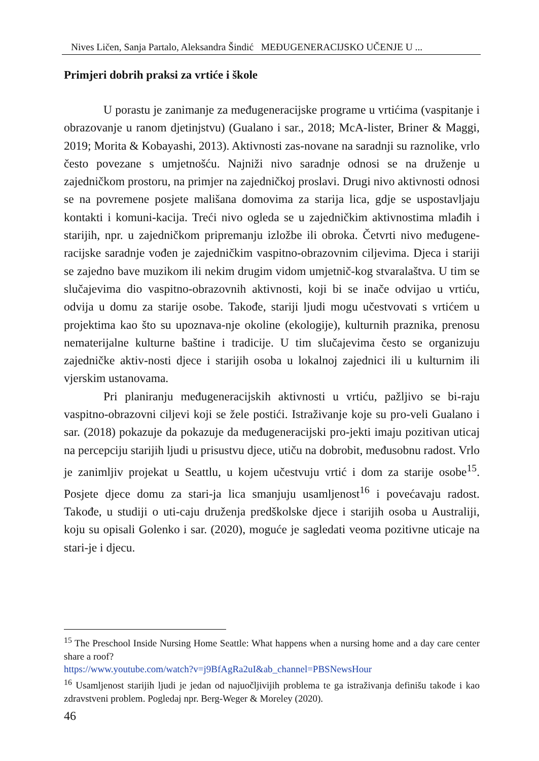Nives Ličen, Sanja Partalo, Aleksandra Šindić MEĐUGENERACIJSKO UČENJE U ...
Primjeri dobrih praksi za vrtiće i škole
U porastu je zanimanje za međugeneracijske programe u vrtićima (vaspitanje i obrazovanje u ranom djetinjstvu) (Gualano i sar., 2018; McA-lister, Briner & Maggi, 2019; Morita & Kobayashi, 2013). Aktivnosti zas-novane na saradnji su raznolike, vrlo često povezane s umjetnošću. Najniži nivo saradnje odnosi se na druženje u zajedničkom prostoru, na primjer na zajedničkoj proslavi. Drugi nivo aktivnosti odnosi se na povremene posjete mališana domovima za starija lica, gdje se uspostavljaju kontakti i komuni-kacija. Treći nivo ogleda se u zajedničkim aktivnostima mlađih i starijih, npr. u zajedničkom pripremanju izložbe ili obroka. Četvrti nivo međugene-racijske saradnje vođen je zajedničkim vaspitno-obrazovnim ciljevima. Djeca i stariji se zajedno bave muzikom ili nekim drugim vidom umjetnič-kog stvaralaštva. U tim se slučajevima dio vaspitno-obrazovnih aktivnosti, koji bi se inače odvijao u vrtiću, odvija u domu za starije osobe. Takođe, stariji ljudi mogu učestvovati s vrtićem u projektima kao što su upoznava-nje okoline (ekologije), kulturnih praznika, prenosu nematerijalne kulturne baštine i tradicije. U tim slučajevima često se organizuju zajedničke aktiv-nosti djece i starijih osoba u lokalnoj zajednici ili u kulturnim ili vjerskim ustanovama.
Pri planiranju međugeneracijskih aktivnosti u vrtiću, pažljivo se bi-raju vaspitno-obrazovni ciljevi koji se žele postići. Istraživanje koje su pro-veli Gualano i sar. (2018) pokazuje da pokazuje da međugeneracijski pro-jekti imaju pozitivan uticaj na percepciju starijih ljudi u prisustvu djece, utiču na dobrobit, međusobnu radost. Vrlo je zanimljiv projekat u Seattlu, u kojem učestvuju vrtić i dom za starije osobe<sup>15</sup>. Posjete djece domu za stari-ja lica smanjuju usamljenost<sup>16</sup> i povećavaju radost. Takođe, u studiji o uti-caju druženja predškolske djece i starijih osoba u Australiji, koju su opisali Golenko i sar. (2020), moguće je sagledati veoma pozitivne uticaje na stari-je i djecu.
<sup>15</sup> The Preschool Inside Nursing Home Seattle: What happens when a nursing home and a day care center share a roof?
https://www.youtube.com/watch?v=j9BfAgRa2uI&ab_channel=PBSNewsHour
<sup>16</sup> Usamljenost starijih ljudi je jedan od najuočljivijih problema te ga istraživanja definišu takođe i kao zdravstveni problem. Pogledaj npr. Berg-Weger & Moreley (2020).
46